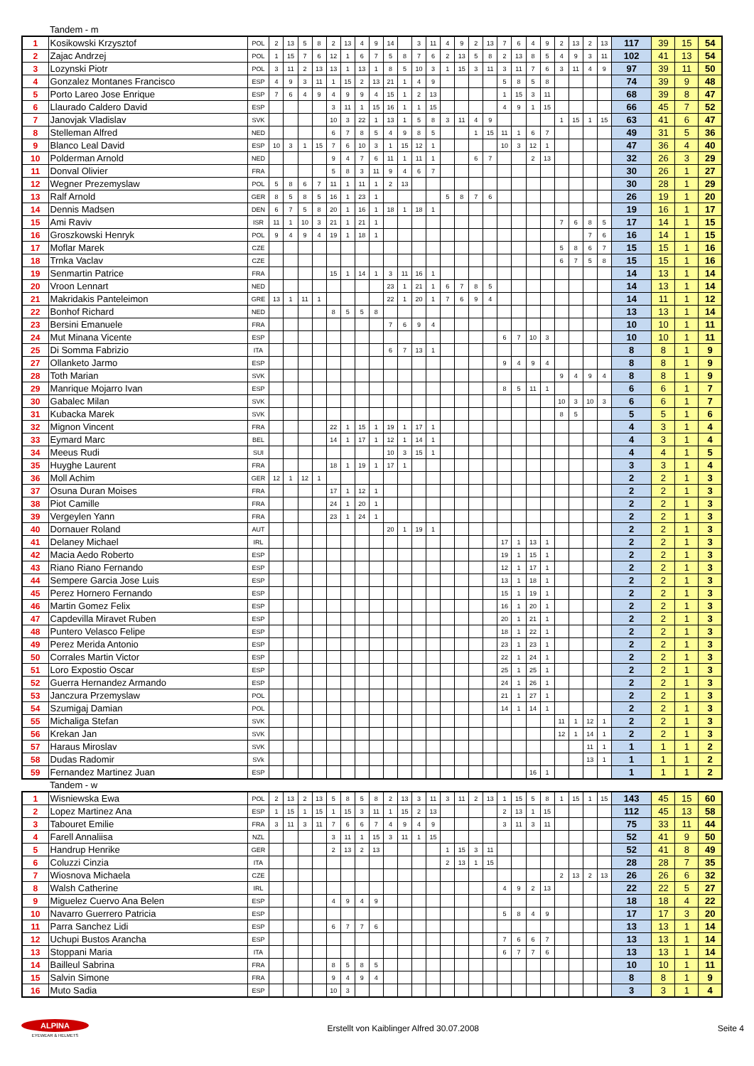Tandem - m
| 1 | Kosikowski Krzysztof | POL | 2 | 13 | 5 | 8 | 2 | 13 | 4 | 9 | 14 | | 3 | 11 | 4 | 9 | 2 | 13 | 7 | 6 | 4 | 9 | 2 | 13 | 2 | 13 | 117 | 39 | 15 | 54 |
| 2 | Zajac Andrzej | POL | 1 | 15 | 7 | 6 | 12 | 1 | 6 | 7 | 5 | 8 | 7 | 6 | 2 | 13 | 5 | 8 | 2 | 13 | 8 | 5 | 4 | 9 | 3 | 11 | 102 | 41 | 13 | 54 |
| 3 | Lozynski Piotr | POL | 3 | 11 | 2 | 13 | 13 | 1 | 13 | 1 | 8 | 5 | 10 | 3 | 1 | 15 | 3 | 11 | 3 | 11 | 7 | 6 | 3 | 11 | 4 | 9 | 97 | 39 | 11 | 50 |
| 4 | Gonzalez Montanes Francisco | ESP | 4 | 9 | 3 | 11 | 1 | 15 | 2 | 13 | 21 | 1 | 4 | 9 | | | | | 5 | 8 | 5 | 8 | | | | | 74 | 39 | 9 | 48 |
| 5 | Porto Lareo Jose Enrique | ESP | 7 | 6 | 4 | 9 | 4 | 9 | 9 | 4 | 15 | 1 | 2 | 13 | | | | | 1 | 15 | 3 | 11 | | | | | 68 | 39 | 8 | 47 |
| 6 | Llaurado Caldero David | ESP | | | | | 3 | 11 | 1 | 15 | 16 | 1 | 1 | 15 | | | | | 4 | 9 | 1 | 15 | | | | | 66 | 45 | 7 | 52 |
| 7 | Janovjak Vladislav | SVK | | | | | 10 | 3 | 22 | 1 | 13 | 1 | 5 | 8 | 3 | 11 | 4 | 9 | | | | | 1 | 15 | 1 | 15 | 63 | 41 | 6 | 47 |
| 8 | Stelleman Alfred | NED | | | | | 6 | 7 | 8 | 5 | 4 | 9 | 8 | 5 | | | 1 | 15 | 11 | 1 | 6 | 7 | | | | | 49 | 31 | 5 | 36 |
| 9 | Blanco Leal David | ESP | 10 | 3 | 1 | 15 | 7 | 6 | 10 | 3 | 1 | 15 | 12 | 1 | | | | | 10 | 3 | 12 | 1 | | | | | 47 | 36 | 4 | 40 |
| 10 | Polderman Arnold | NED | | | | | 9 | 4 | 7 | 6 | 11 | 1 | 11 | 1 | | | 6 | 7 | | | 2 | 13 | | | | | 32 | 26 | 3 | 29 |
| 11 | Donval Olivier | FRA | | | | | 5 | 8 | 3 | 11 | 9 | 4 | 6 | 7 | | | | | | | | | | | | | 30 | 26 | 1 | 27 |
| 12 | Wegner Prezemyslaw | POL | 5 | 8 | 6 | 7 | 11 | 1 | 11 | 1 | 2 | 13 | | | | | | | | | | | | | | | 30 | 28 | 1 | 29 |
| 13 | Ralf Arnold | GER | 8 | 5 | 8 | 5 | 16 | 1 | 23 | 1 | | | | | 5 | 8 | 7 | 6 | | | | | | | | | 26 | 19 | 1 | 20 |
| 14 | Dennis Madsen | DEN | 6 | 7 | 5 | 8 | 20 | 1 | 16 | 1 | 18 | 1 | 18 | 1 | | | | | | | | | | | | | 19 | 16 | 1 | 17 |
| 15 | Ami Raviv | ISR | 11 | 1 | 10 | 3 | 21 | 1 | 21 | 1 | | | | | | | | | | | | | 7 | 6 | 8 | 5 | 17 | 14 | 1 | 15 |
| 16 | Groszkowski Henryk | POL | 9 | 4 | 9 | 4 | 19 | 1 | 18 | 1 | | | | | | | | | | | | | | | 7 | 6 | 16 | 14 | 1 | 15 |
| 17 | Moflar Marek | CZE | | | | | | | | | | | | | | | | | | | | | 5 | 8 | 6 | 7 | 15 | 15 | 1 | 16 |
| 18 | Trnka Vaclav | CZE | | | | | | | | | | | | | | | | | | | | | 6 | 7 | 5 | 8 | 15 | 15 | 1 | 16 |
| 19 | Senmartin Patrice | FRA | | | | | 15 | 1 | 14 | 1 | 3 | 11 | 16 | 1 | | | | | | | | | | | | | 14 | 13 | 1 | 14 |
| 20 | Vroon Lennart | NED | | | | | | | | | 23 | 1 | 21 | 1 | 6 | 7 | 8 | 5 | | | | | | | | | 14 | 13 | 1 | 14 |
| 21 | Makridakis Panteleimon | GRE | 13 | 1 | 11 | 1 | | | | | 22 | 1 | 20 | 1 | 7 | 6 | 9 | 4 | | | | | | | | | 14 | 11 | 1 | 12 |
| 22 | Bonhof Richard | NED | | | | | 8 | 5 | 5 | 8 | | | | | | | | | | | | | | | | | 13 | 13 | 1 | 14 |
| 23 | Bersini Emanuele | FRA | | | | | | | | | 7 | 6 | 9 | 4 | | | | | | | | | | | | | 10 | 10 | 1 | 11 |
| 24 | Mut Minana Vicente | ESP | | | | | | | | | | | | | | | | | 6 | 7 | 10 | 3 | | | | | 10 | 10 | 1 | 11 |
| 25 | Di Somma Fabrizio | ITA | | | | | | | | | 6 | 7 | 13 | 1 | | | | | | | | | | | | | 8 | 8 | 1 | 9 |
| 27 | Ollanketo Jarmo | ESP | | | | | | | | | | | | | | | | | 9 | 4 | 9 | 4 | | | | | 8 | 8 | 1 | 9 |
| 28 | Toth Marian | SVK | | | | | | | | | | | | | | | | | | | | | 9 | 4 | 9 | 4 | 8 | 8 | 1 | 9 |
| 29 | Manrique Mojarro Ivan | ESP | | | | | | | | | | | | | | | | | 8 | 5 | 11 | 1 | | | | | 6 | 6 | 1 | 7 |
| 30 | Gabalec Milan | SVK | | | | | | | | | | | | | | | | | | | | | 10 | 3 | 10 | 3 | 6 | 6 | 1 | 7 |
| 31 | Kubacka Marek | SVK | | | | | | | | | | | | | | | | | | | | | 8 | 5 | | | 5 | 5 | 1 | 6 |
| 32 | Mignon Vincent | FRA | | | | | 22 | 1 | 15 | 1 | 19 | 1 | 17 | 1 | | | | | | | | | | | | | 4 | 3 | 1 | 4 |
| 33 | Eymard Marc | BEL | | | | | 14 | 1 | 17 | 1 | 12 | 1 | 14 | 1 | | | | | | | | | | | | | 4 | 3 | 1 | 4 |
| 34 | Meeus Rudi | SUI | | | | | | | | | 10 | 3 | 15 | 1 | | | | | | | | | | | | | 4 | 4 | 1 | 5 |
| 35 | Huyghe Laurent | FRA | | | | | 18 | 1 | 19 | 1 | 17 | 1 | | | | | | | | | | | | | | | 3 | 3 | 1 | 4 |
| 36 | Moll Achim | GER | 12 | 1 | 12 | 1 | | | | | | | | | | | | | | | | | | | | | 2 | 2 | 1 | 3 |
| 37 | Osuna Duran Moises | FRA | | | | | 17 | 1 | 12 | 1 | | | | | | | | | | | | | | | | | 2 | 2 | 1 | 3 |
| 38 | Piot Camille | FRA | | | | | 24 | 1 | 20 | 1 | | | | | | | | | | | | | | | | | 2 | 2 | 1 | 3 |
| 39 | Vergeylen Yann | FRA | | | | | 23 | 1 | 24 | 1 | | | | | | | | | | | | | | | | | 2 | 2 | 1 | 3 |
| 40 | Dornauer Roland | AUT | | | | | | | | | 20 | 1 | 19 | 1 | | | | | | | | | | | | | 2 | 2 | 1 | 3 |
| 41 | Delaney Michael | IRL | | | | | | | | | | | | | | | | | 17 | 1 | 13 | 1 | | | | | 2 | 2 | 1 | 3 |
| 42 | Macia Aedo Roberto | ESP | | | | | | | | | | | | | | | | | 19 | 1 | 15 | 1 | | | | | 2 | 2 | 1 | 3 |
| 43 | Riano Riano Fernando | ESP | | | | | | | | | | | | | | | | | 12 | 1 | 17 | 1 | | | | | 2 | 2 | 1 | 3 |
| 44 | Sempere Garcia Jose Luis | ESP | | | | | | | | | | | | | | | | | 13 | 1 | 18 | 1 | | | | | 2 | 2 | 1 | 3 |
| 45 | Perez Hornero Fernando | ESP | | | | | | | | | | | | | | | | | 15 | 1 | 19 | 1 | | | | | 2 | 2 | 1 | 3 |
| 46 | Martin Gomez Felix | ESP | | | | | | | | | | | | | | | | | 16 | 1 | 20 | 1 | | | | | 2 | 2 | 1 | 3 |
| 47 | Capdevilla Miravet Ruben | ESP | | | | | | | | | | | | | | | | | 20 | 1 | 21 | 1 | | | | | 2 | 2 | 1 | 3 |
| 48 | Puntero Velasco Felipe | ESP | | | | | | | | | | | | | | | | | 18 | 1 | 22 | 1 | | | | | 2 | 2 | 1 | 3 |
| 49 | Perez Merida Antonio | ESP | | | | | | | | | | | | | | | | | 23 | 1 | 23 | 1 | | | | | 2 | 2 | 1 | 3 |
| 50 | Corrales Martin Victor | ESP | | | | | | | | | | | | | | | | | 22 | 1 | 24 | 1 | | | | | 2 | 2 | 1 | 3 |
| 51 | Loro Expostio Oscar | ESP | | | | | | | | | | | | | | | | | 25 | 1 | 25 | 1 | | | | | 2 | 2 | 1 | 3 |
| 52 | Guerra Hernandez Armando | ESP | | | | | | | | | | | | | | | | | 24 | 1 | 26 | 1 | | | | | 2 | 2 | 1 | 3 |
| 53 | Janczura Przemyslaw | POL | | | | | | | | | | | | | | | | | 21 | 1 | 27 | 1 | | | | | 2 | 2 | 1 | 3 |
| 54 | Szumigaj Damian | POL | | | | | | | | | | | | | | | | | 14 | 1 | 14 | 1 | | | | | 2 | 2 | 1 | 3 |
| 55 | Michaliga Stefan | SVK | | | | | | | | | | | | | | | | | | | | | 11 | 1 | 12 | 1 | 2 | 2 | 1 | 3 |
| 56 | Krekan Jan | SVK | | | | | | | | | | | | | | | | | | | | | 12 | 1 | 14 | 1 | 2 | 2 | 1 | 3 |
| 57 | Haraus Miroslav | SVK | | | | | | | | | | | | | | | | | | | | | | | 11 | 1 | 1 | 1 | 1 | 2 |
| 58 | Dudas Radomir | SVk | | | | | | | | | | | | | | | | | | | | | | | 13 | 1 | 1 | 1 | 1 | 2 |
| 59 | Fernandez Martinez Juan | ESP | | | | | | | | | | | | | | | | | | | 16 | 1 | | | | | 1 | 1 | 1 | 2 |
Tandem - w
| 1 | Wisniewska Ewa | POL | 2 | 13 | 2 | 13 | 5 | 8 | 5 | 8 | 2 | 13 | 3 | 11 | 3 | 11 | 2 | 13 | 1 | 15 | 5 | 8 | 1 | 15 | 1 | 15 | 143 | 45 | 15 | 60 |
| 2 | Lopez Martinez Ana | ESP | 1 | 15 | 1 | 15 | 1 | 15 | 3 | 11 | 1 | 15 | 2 | 13 | | | | | 2 | 13 | 1 | 15 | | | | | 112 | 45 | 13 | 58 |
| 3 | Tabouret Emilie | FRA | 3 | 11 | 3 | 11 | 7 | 6 | 6 | 7 | 4 | 9 | 4 | 9 | | | | | 3 | 11 | 3 | 11 | | | | | 75 | 33 | 11 | 44 |
| 4 | Farell Annaliisa | NZL | | | | | 3 | 11 | 1 | 15 | 3 | 11 | 1 | 15 | | | | | | | | | | | | | 52 | 41 | 9 | 50 |
| 5 | Handrup Henrike | GER | | | | | 2 | 13 | 2 | 13 | | | | | 1 | 15 | 3 | 11 | | | | | | | | | 52 | 41 | 8 | 49 |
| 6 | Coluzzi Cinzia | ITA | | | | | | | | | | | | | 2 | 13 | 1 | 15 | | | | | | | | | 28 | 28 | 7 | 35 |
| 7 | Wiosnova Michaela | CZE | | | | | | | | | | | | | | | | | | | | | 2 | 13 | 2 | 13 | 26 | 26 | 6 | 32 |
| 8 | Walsh Catherine | IRL | | | | | | | | | | | | | | | | | 4 | 9 | 2 | 13 | | | | | 22 | 22 | 5 | 27 |
| 9 | Miguelez Cuervo Ana Belen | ESP | | | | | 4 | 9 | 4 | 9 | | | | | | | | | | | | | | | | | 18 | 18 | 4 | 22 |
| 10 | Navarro Guerrero Patricia | ESP | | | | | | | | | | | | | | | | | 5 | 8 | 4 | 9 | | | | | 17 | 17 | 3 | 20 |
| 11 | Parra Sanchez Lidi | ESP | | | | | 6 | 7 | 7 | 6 | | | | | | | | | | | | | | | | | 13 | 13 | 1 | 14 |
| 12 | Uchupi Bustos Arancha | ESP | | | | | | | | | | | | | | | | | 7 | 6 | 6 | 7 | | | | | 13 | 13 | 1 | 14 |
| 13 | Stoppani Maria | ITA | | | | | | | | | | | | | | | | | 6 | 7 | 7 | 6 | | | | | 13 | 13 | 1 | 14 |
| 14 | Bailleul Sabrina | FRA | | | | | 8 | 5 | 8 | 5 | | | | | | | | | | | | | | | | | 10 | 10 | 1 | 11 |
| 15 | Salvin Simone | FRA | | | | | 9 | 4 | 9 | 4 | | | | | | | | | | | | | | | | | 8 | 8 | 1 | 9 |
| 16 | Muto Sadia | ESP | | | | | 10 | 3 | | | | | | | | | | | | | | | | | | | 3 | 3 | 1 | 4 |
ALPINA
EYEWEAR & HELMETS
Erstellt von Kaiblinger Alfred 30.07.2008
Seite 4